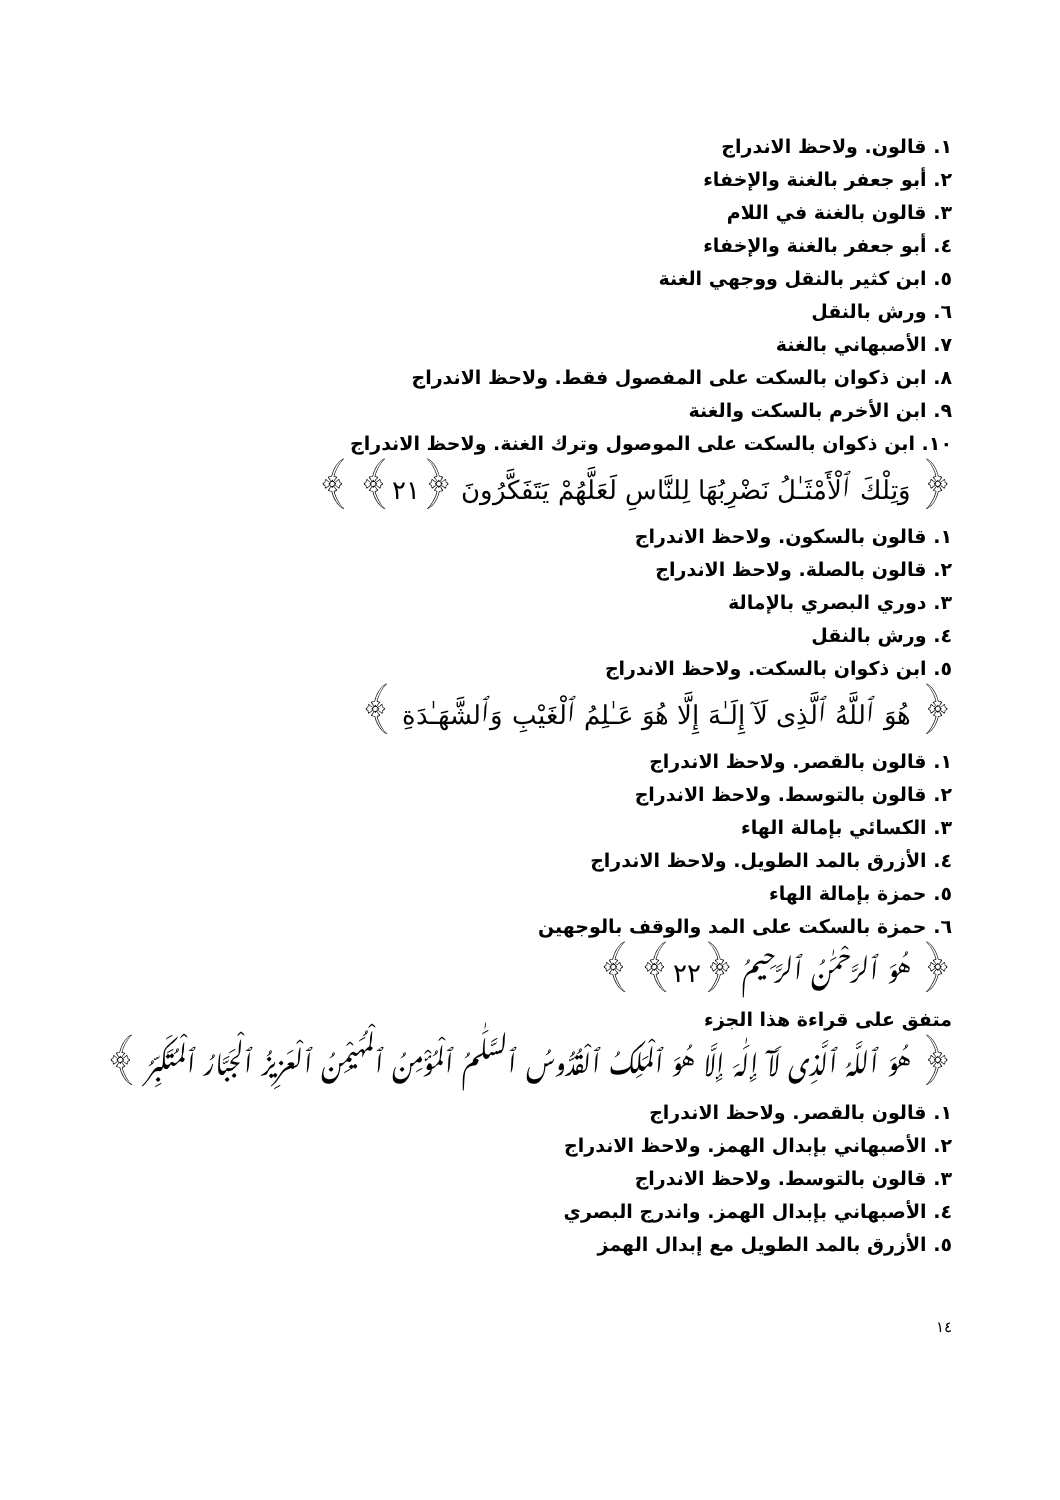١. قالون. ولاحظ الاندراج
٢. أبو جعفر بالغنة والإخفاء
٣. قالون بالغنة في اللام
٤. أبو جعفر بالغنة والإخفاء
٥. ابن كثير بالنقل ووجهي الغنة
٦. ورش بالنقل
٧. الأصبهاني بالغنة
٨. ابن ذكوان بالسكت على المفصول فقط. ولاحظ الاندراج
٩. ابن الأخرم بالسكت والغنة
١٠. ابن ذكوان بالسكت على الموصول وترك الغنة. ولاحظ الاندراج
﴿ وَتِلْكَ ٱلْأَمْثَـٰلُ نَضْرِبُهَا لِلنَّاسِ لَعَلَّهُمْ يَتَفَكَّرُونَ ﴿٢١﴾ ﴾
١. قالون بالسكون. ولاحظ الاندراج
٢. قالون بالصلة. ولاحظ الاندراج
٣. دوري البصري بالإمالة
٤. ورش بالنقل
٥. ابن ذكوان بالسكت. ولاحظ الاندراج
﴿ هُوَ ٱللَّهُ ٱلَّذِى لَآ إِلَـٰهَ إِلَّا هُوَ عَـٰلِمُ ٱلْغَيْبِ وَٱلشَّهَـٰدَةِ ﴾
١. قالون بالقصر. ولاحظ الاندراج
٢. قالون بالتوسط. ولاحظ الاندراج
٣. الكسائي بإمالة الهاء
٤. الأزرق بالمد الطويل. ولاحظ الاندراج
٥. حمزة بإمالة الهاء
٦. حمزة بالسكت على المد والوقف بالوجهين
﴿ هُوَ ٱلرَّحْمَـٰنُ ٱلرَّحِيمُ ﴿٢٢﴾ ﴾
متفق على قراءة هذا الجزء
﴿ هُوَ ٱللَّهُ ٱلَّذِى لَآ إِلَـٰهَ إِلَّا هُوَ ٱلْمَلِكُ ٱلْقُدُّوسُ ٱلسَّلَـٰمُ ٱلْمُؤْمِنُ ٱلْمُهَيْمِنُ ٱلْعَزِيزُ ٱلْجَبَّارُ ٱلْمُتَكَبِّرُ ﴾
١. قالون بالقصر. ولاحظ الاندراج
٢. الأصبهاني بإبدال الهمز. ولاحظ الاندراج
٣. قالون بالتوسط. ولاحظ الاندراج
٤. الأصبهاني بإبدال الهمز. واندرج البصري
٥. الأزرق بالمد الطويل مع إبدال الهمز
١٤